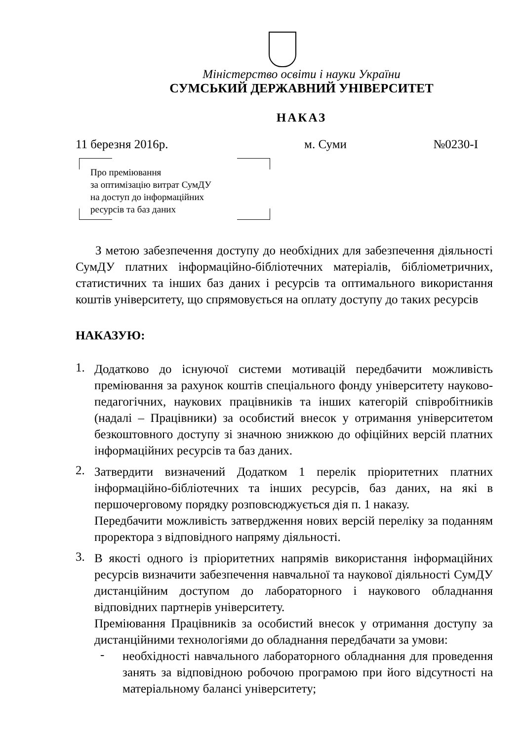Міністерство освіти і науки України
СУМСЬКИЙ ДЕРЖАВНИЙ УНІВЕРСИТЕТ
НАКАЗ
11 березня 2016р. м. Суми №0230-І
Про преміювання
за оптимізацію витрат СумДУ
на доступ до інформаційних
ресурсів та баз даних
З метою забезпечення доступу до необхідних для забезпечення діяльності СумДУ платних інформаційно-бібліотечних матеріалів, бібліометричних, статистичних та інших баз даних і ресурсів та оптимального використання коштів університету, що спрямовується на оплату доступу до таких ресурсів
НАКАЗУЮ:
1.
Додатково до існуючої системи мотивацій передбачити можливість преміювання за рахунок коштів спеціального фонду університету науково-педагогічних, наукових працівників та інших категорій співробітників (надалі – Працівники) за особистий внесок у отримання університетом безкоштовного доступу зі значною знижкою до офіційних версій платних інформаційних ресурсів та баз даних.
2.
Затвердити визначений Додатком 1 перелік пріоритетних платних інформаційно-бібліотечних та інших ресурсів, баз даних, на які в першочерговому порядку розповсюджується дія п. 1 наказу.
Передбачити можливість затвердження нових версій переліку за поданням проректора з відповідного напряму діяльності.
3.
В якості одного із пріоритетних напрямів використання інформаційних ресурсів визначити забезпечення навчальної та наукової діяльності СумДУ дистанційним доступом до лабораторного і наукового обладнання відповідних партнерів університету.
Преміювання Працівників за особистий внесок у отримання доступу за дистанційними технологіями до обладнання передбачати за умови:
-
необхідності навчального лабораторного обладнання для проведення занять за відповідною робочою програмою при його відсутності на матеріальному балансі університету;